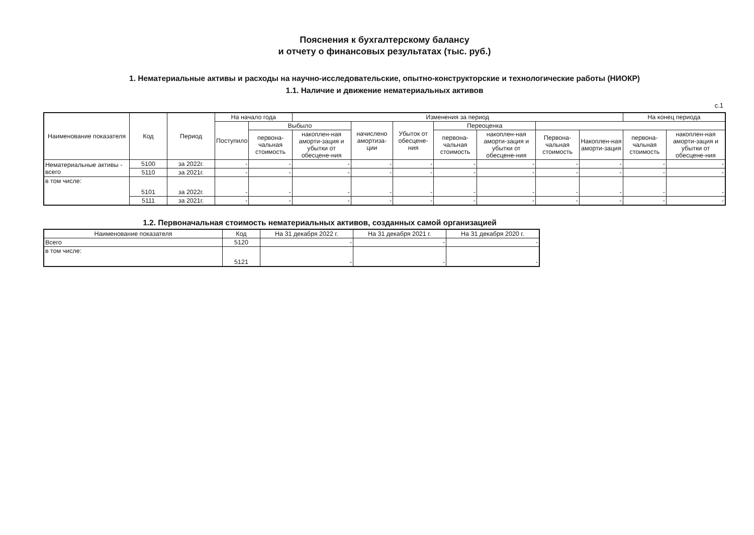Пояснения к бухгалтерскому балансу
и отчету о финансовых результатах (тыс. руб.)
1. Нематериальные активы и расходы на научно-исследовательские, опытно-конструкторские и технологические работы (НИОКР)
1.1. Наличие и движение нематериальных активов
с.1
| Наименование показателя | Код | Период | На начало года | | Изменения за период | | | | | | | На конец периода | |
| --- | --- | --- | --- | --- | --- | --- | --- | --- | --- | --- | --- | --- | --- |
| | | | Поступило | Выбыло | | начислено амортиза-ции | Убыток от обесцене-ния | Переоценка | | | | | |
| | | | | первона-чальная стоимость | накоплен-ная аморти-зация и убытки от обесцене-ния | | | первона-чальная стоимость | накоплен-ная аморти-зация и убытки от обесцене-ния | Первона-чальная стоимость | Накоплен-ная аморти-зация | первона-чальная стоимость | накоплен-ная аморти-зация и убытки от обесцене-ния |
| Нематериальные активы - всего | 5100 | за 2022г. | - | - | - | - | - | - | - | - | - | - | - |
| | 5110 | за 2021г. | - | - | - | - | - | - | - | - | - | - | - |
| в том числе: | 5101 | за 2022г. | - | - | - | - | - | - | - | - | - | - | - |
| | 5111 | за 2021г. | - | - | - | - | - | - | - | - | - | - | - |
1.2. Первоначальная стоимость нематериальных активов, созданных самой организацией
| Наименование показателя | Код | На 31 декабря 2022 г. | На 31 декабря 2021 г. | На 31 декабря 2020 г. |
| --- | --- | --- | --- | --- |
| Всего | 5120 | - | - | - |
| в том числе: | 5121 | - | - | - |